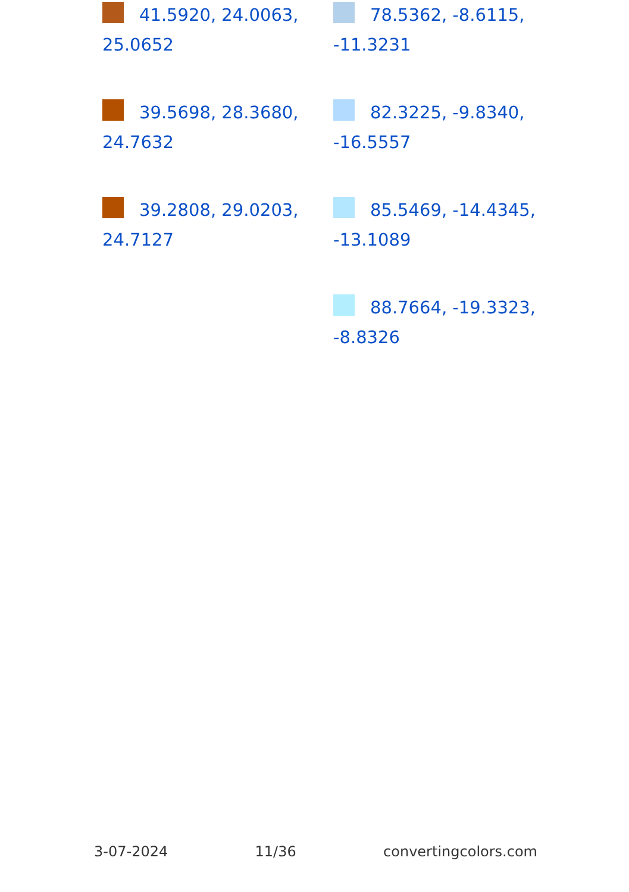41.5920, 24.0063, 25.0652
39.5698, 28.3680, 24.7632
39.2808, 29.0203, 24.7127
78.5362, -8.6115, -11.3231
82.3225, -9.8340, -16.5557
85.5469, -14.4345, -13.1089
88.7664, -19.3323, -8.8326
3-07-2024 11/36 convertingcolors.com